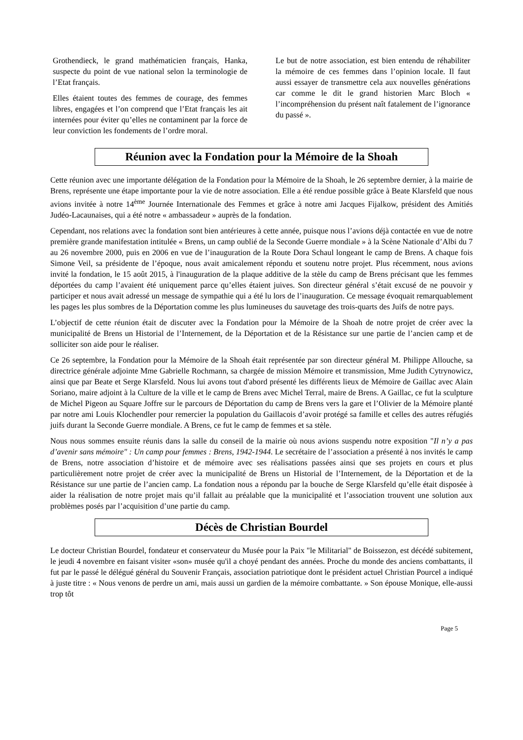Grothendieck, le grand mathématicien français, Hanka, suspecte du point de vue national selon la terminologie de l’Etat français.
Elles étaient toutes des femmes de courage, des femmes libres, engagées et l’on comprend que l’Etat français les ait internées pour éviter qu’elles ne contaminent par la force de leur conviction les fondements de l’ordre moral.
Le but de notre association, est bien entendu de réhabiliter la mémoire de ces femmes dans l’opinion locale. Il faut aussi essayer de transmettre cela aux nouvelles générations car comme le dit le grand historien Marc Bloch « l’incompréhension du présent naît fatalement de l’ignorance du passé ».
Réunion avec la Fondation pour la Mémoire de la Shoah
Cette réunion avec une importante délégation de la Fondation pour la Mémoire de la Shoah, le 26 septembre dernier, à la mairie de Brens, représente une étape importante pour la vie de notre association. Elle a été rendue possible grâce à Beate Klarsfeld que nous avions invitée à notre 14<sup>ème</sup> Journée Internationale des Femmes et grâce à notre ami Jacques Fijalkow, président des Amitiés Judéo-Lacaunaises, qui a été notre « ambassadeur » auprès de la fondation.
Cependant, nos relations avec la fondation sont bien antérieures à cette année, puisque nous l’avions déjà contactée en vue de notre première grande manifestation intitulée « Brens, un camp oublié de la Seconde Guerre mondiale » à la Scène Nationale d’Albi du 7 au 26 novembre 2000, puis en 2006 en vue de l’inauguration de la Route Dora Schaul longeant le camp de Brens. A chaque fois Simone Veil, sa présidente de l’époque, nous avait amicalement répondu et soutenu notre projet. Plus récemment, nous avions invité la fondation, le 15 août 2015, à l'inauguration de la plaque additive de la stèle du camp de Brens précisant que les femmes déportées du camp l’avaient été uniquement parce qu’elles étaient juives. Son directeur général s’était excusé de ne pouvoir y participer et nous avait adressé un message de sympathie qui a été lu lors de l’inauguration. Ce message évoquait remarquablement les pages les plus sombres de la Déportation comme les plus lumineuses du sauvetage des trois-quarts des Juifs de notre pays.
L’objectif de cette réunion était de discuter avec la Fondation pour la Mémoire de la Shoah de notre projet de créer avec la municipalité de Brens un Historial de l’Internement, de la Déportation et de la Résistance sur une partie de l’ancien camp et de solliciter son aide pour le réaliser.
Ce 26 septembre, la Fondation pour la Mémoire de la Shoah était représentée par son directeur général M. Philippe Allouche, sa directrice générale adjointe Mme Gabrielle Rochmann, sa chargée de mission Mémoire et transmission, Mme Judith Cytrynowicz, ainsi que par Beate et Serge Klarsfeld. Nous lui avons tout d'abord présenté les différents lieux de Mémoire de Gaillac avec Alain Soriano, maire adjoint à la Culture de la ville et le camp de Brens avec Michel Terral, maire de Brens. A Gaillac, ce fut la sculpture de Michel Pigeon au Square Joffre sur le parcours de Déportation du camp de Brens vers la gare et l’Olivier de la Mémoire planté par notre ami Louis Klochendler pour remercier la population du Gaillacois d’avoir protégé sa famille et celles des autres réfugiés juifs durant la Seconde Guerre mondiale. A Brens, ce fut le camp de femmes et sa stèle.
Nous nous sommes ensuite réunis dans la salle du conseil de la mairie où nous avions suspendu notre exposition "Il n’y a pas d’avenir sans mémoire" : Un camp pour femmes : Brens, 1942-1944. Le secrétaire de l’association a présenté à nos invités le camp de Brens, notre association d’histoire et de mémoire avec ses réalisations passées ainsi que ses projets en cours et plus particulièrement notre projet de créer avec la municipalité de Brens un Historial de l’Internement, de la Déportation et de la Résistance sur une partie de l’ancien camp. La fondation nous a répondu par la bouche de Serge Klarsfeld qu’elle était disposée à aider la réalisation de notre projet mais qu’il fallait au préalable que la municipalité et l’association trouvent une solution aux problèmes posés par l’acquisition d’une partie du camp.
Décès de Christian Bourdel
Le docteur Christian Bourdel, fondateur et conservateur du Musée pour la Paix "le Militarial" de Boissezon, est décédé subitement, le jeudi 4 novembre en faisant visiter «son» musée qu'il a choyé pendant des années. Proche du monde des anciens combattants, il fut par le passé le délégué général du Souvenir Français, association patriotique dont le président actuel Christian Pourcel a indiqué à juste titre : « Nous venons de perdre un ami, mais aussi un gardien de la mémoire combattante. » Son épouse Monique, elle-aussi trop tôt
Page 5